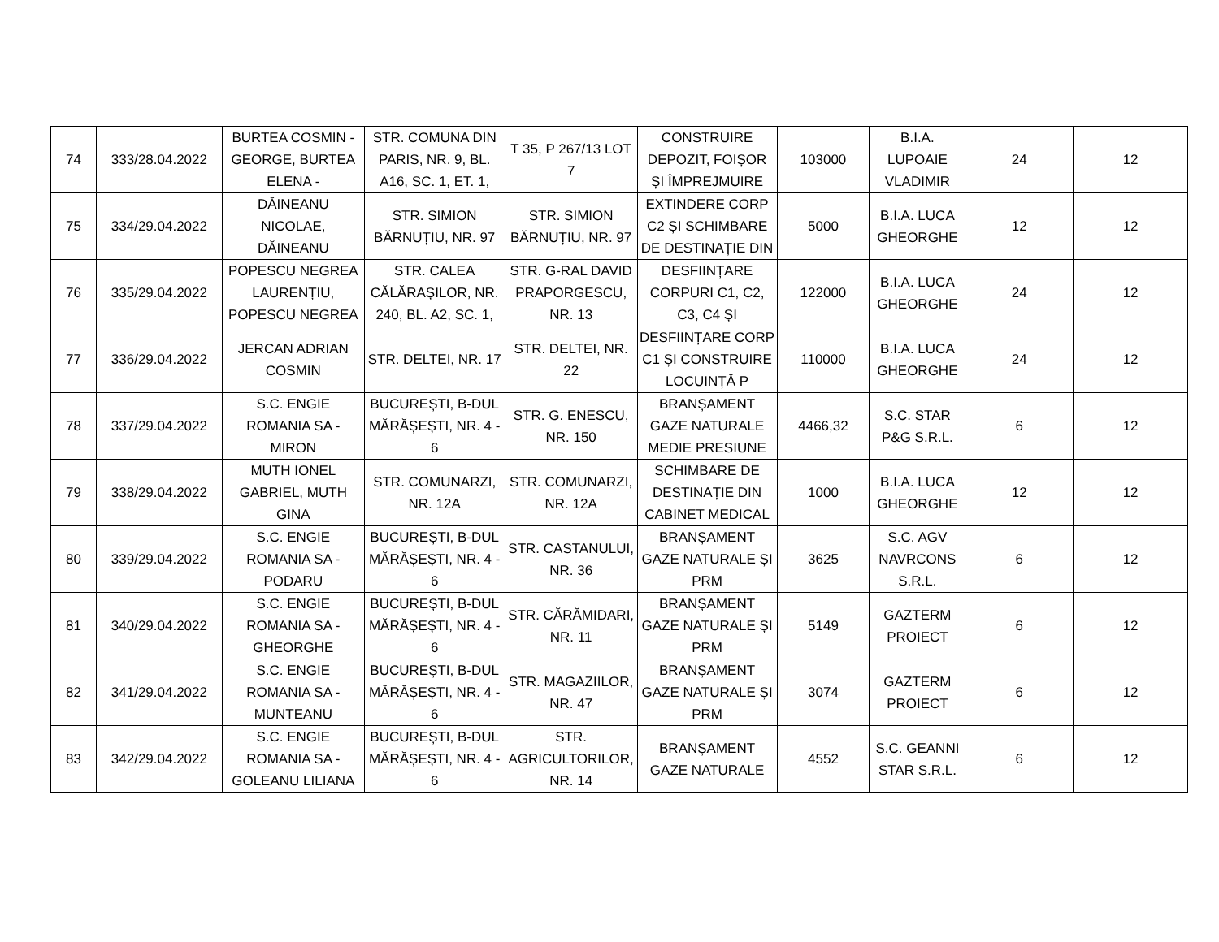| 74 | 333/28.04.2022 | BURTEA COSMIN - GEORGE, BURTEA ELENA - | STR. COMUNA DIN PARIS, NR. 9, BL. A16, SC. 1, ET. 1, | T 35, P 267/13 LOT 7 | CONSTRUIRE DEPOZIT, FOIȘOR ȘI ÎMPREJMUIRE | 103000 | B.I.A. LUPOAIE VLADIMIR | 24 | 12 |
| 75 | 334/29.04.2022 | DĂINEANU NICOLAE, DĂINEANU | STR. SIMION BĂRNUȚIU, NR. 97 | STR. SIMION BĂRNUȚIU, NR. 97 | EXTINDERE CORP C2 ȘI SCHIMBARE DE DESTINAȚIE DIN | 5000 | B.I.A. LUCA GHEORGHE | 12 | 12 |
| 76 | 335/29.04.2022 | POPESCU NEGREA LAURENȚIU, POPESCU NEGREA | STR. CALEA CĂLĂRAȘILOR, NR. 240, BL. A2, SC. 1, | STR. G-RAL DAVID PRAPORGESCU, NR. 13 | DESFIINȚARE CORPURI C1, C2, C3, C4 ȘI | 122000 | B.I.A. LUCA GHEORGHE | 24 | 12 |
| 77 | 336/29.04.2022 | JERCAN ADRIAN COSMIN | STR. DELTEI, NR. 17 | STR. DELTEI, NR. 22 | DESFIINȚARE CORP C1 ȘI CONSTRUIRE LOCUINȚĂ P | 110000 | B.I.A. LUCA GHEORGHE | 24 | 12 |
| 78 | 337/29.04.2022 | S.C. ENGIE ROMANIA SA - MIRON | BUCUREȘTI, B-DUL MĂRĂȘEȘTI, NR. 4 - 6 | STR. G. ENESCU, NR. 150 | BRANȘAMENT GAZE NATURALE MEDIE PRESIUNE | 4466,32 | S.C. STAR P&G S.R.L. | 6 | 12 |
| 79 | 338/29.04.2022 | MUTH IONEL GABRIEL, MUTH GINA | STR. COMUNARZI, NR. 12A | STR. COMUNARZI, NR. 12A | SCHIMBARE DE DESTINAȚIE DIN CABINET MEDICAL | 1000 | B.I.A. LUCA GHEORGHE | 12 | 12 |
| 80 | 339/29.04.2022 | S.C. ENGIE ROMANIA SA - PODARU | BUCUREȘTI, B-DUL MĂRĂȘEȘTI, NR. 4 - 6 | STR. CASTANULUI, NR. 36 | BRANȘAMENT GAZE NATURALE ȘI PRM | 3625 | S.C. AGV NAVRCONS S.R.L. | 6 | 12 |
| 81 | 340/29.04.2022 | S.C. ENGIE ROMANIA SA - GHEORGHE | BUCUREȘTI, B-DUL MĂRĂȘEȘTI, NR. 4 - 6 | STR. CĂRĂMIDARI, NR. 11 | BRANȘAMENT GAZE NATURALE ȘI PRM | 5149 | GAZTERM PROIECT | 6 | 12 |
| 82 | 341/29.04.2022 | S.C. ENGIE ROMANIA SA - MUNTEANU | BUCUREȘTI, B-DUL MĂRĂȘEȘTI, NR. 4 - 6 | STR. MAGAZIILOR, NR. 47 | BRANȘAMENT GAZE NATURALE ȘI PRM | 3074 | GAZTERM PROIECT | 6 | 12 |
| 83 | 342/29.04.2022 | S.C. ENGIE ROMANIA SA - GOLEANU LILIANA | BUCUREȘTI, B-DUL MĂRĂȘEȘTI, NR. 4 - 6 | STR. AGRICULTORILOR, NR. 14 | BRANȘAMENT GAZE NATURALE | 4552 | S.C. GEANNI STAR S.R.L. | 6 | 12 |